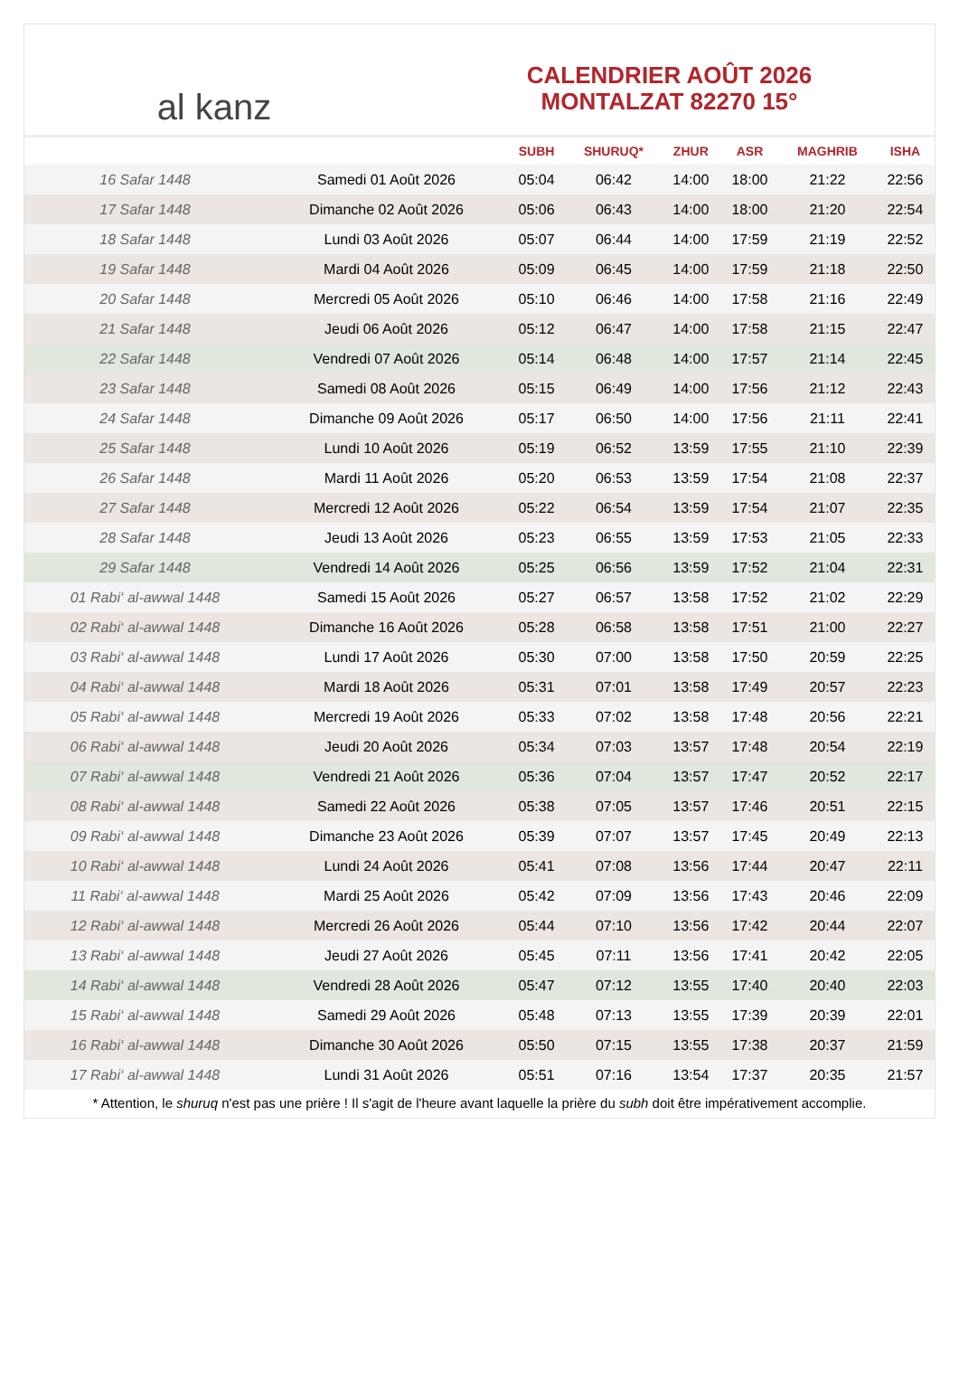al kanz
CALENDRIER AOÛT 2026
MONTALZAT 82270 15°
| | | SUBH | SHURUQ* | ZHUR | ASR | MAGHRIB | ISHA |
| --- | --- | --- | --- | --- | --- | --- | --- |
| 16 Safar 1448 | Samedi 01 Août 2026 | 05:04 | 06:42 | 14:00 | 18:00 | 21:22 | 22:56 |
| 17 Safar 1448 | Dimanche 02 Août 2026 | 05:06 | 06:43 | 14:00 | 18:00 | 21:20 | 22:54 |
| 18 Safar 1448 | Lundi 03 Août 2026 | 05:07 | 06:44 | 14:00 | 17:59 | 21:19 | 22:52 |
| 19 Safar 1448 | Mardi 04 Août 2026 | 05:09 | 06:45 | 14:00 | 17:59 | 21:18 | 22:50 |
| 20 Safar 1448 | Mercredi 05 Août 2026 | 05:10 | 06:46 | 14:00 | 17:58 | 21:16 | 22:49 |
| 21 Safar 1448 | Jeudi 06 Août 2026 | 05:12 | 06:47 | 14:00 | 17:58 | 21:15 | 22:47 |
| 22 Safar 1448 | Vendredi 07 Août 2026 | 05:14 | 06:48 | 14:00 | 17:57 | 21:14 | 22:45 |
| 23 Safar 1448 | Samedi 08 Août 2026 | 05:15 | 06:49 | 14:00 | 17:56 | 21:12 | 22:43 |
| 24 Safar 1448 | Dimanche 09 Août 2026 | 05:17 | 06:50 | 14:00 | 17:56 | 21:11 | 22:41 |
| 25 Safar 1448 | Lundi 10 Août 2026 | 05:19 | 06:52 | 13:59 | 17:55 | 21:10 | 22:39 |
| 26 Safar 1448 | Mardi 11 Août 2026 | 05:20 | 06:53 | 13:59 | 17:54 | 21:08 | 22:37 |
| 27 Safar 1448 | Mercredi 12 Août 2026 | 05:22 | 06:54 | 13:59 | 17:54 | 21:07 | 22:35 |
| 28 Safar 1448 | Jeudi 13 Août 2026 | 05:23 | 06:55 | 13:59 | 17:53 | 21:05 | 22:33 |
| 29 Safar 1448 | Vendredi 14 Août 2026 | 05:25 | 06:56 | 13:59 | 17:52 | 21:04 | 22:31 |
| 01 Rabi‘ al-awwal 1448 | Samedi 15 Août 2026 | 05:27 | 06:57 | 13:58 | 17:52 | 21:02 | 22:29 |
| 02 Rabi‘ al-awwal 1448 | Dimanche 16 Août 2026 | 05:28 | 06:58 | 13:58 | 17:51 | 21:00 | 22:27 |
| 03 Rabi‘ al-awwal 1448 | Lundi 17 Août 2026 | 05:30 | 07:00 | 13:58 | 17:50 | 20:59 | 22:25 |
| 04 Rabi‘ al-awwal 1448 | Mardi 18 Août 2026 | 05:31 | 07:01 | 13:58 | 17:49 | 20:57 | 22:23 |
| 05 Rabi‘ al-awwal 1448 | Mercredi 19 Août 2026 | 05:33 | 07:02 | 13:58 | 17:48 | 20:56 | 22:21 |
| 06 Rabi‘ al-awwal 1448 | Jeudi 20 Août 2026 | 05:34 | 07:03 | 13:57 | 17:48 | 20:54 | 22:19 |
| 07 Rabi‘ al-awwal 1448 | Vendredi 21 Août 2026 | 05:36 | 07:04 | 13:57 | 17:47 | 20:52 | 22:17 |
| 08 Rabi‘ al-awwal 1448 | Samedi 22 Août 2026 | 05:38 | 07:05 | 13:57 | 17:46 | 20:51 | 22:15 |
| 09 Rabi‘ al-awwal 1448 | Dimanche 23 Août 2026 | 05:39 | 07:07 | 13:57 | 17:45 | 20:49 | 22:13 |
| 10 Rabi‘ al-awwal 1448 | Lundi 24 Août 2026 | 05:41 | 07:08 | 13:56 | 17:44 | 20:47 | 22:11 |
| 11 Rabi‘ al-awwal 1448 | Mardi 25 Août 2026 | 05:42 | 07:09 | 13:56 | 17:43 | 20:46 | 22:09 |
| 12 Rabi‘ al-awwal 1448 | Mercredi 26 Août 2026 | 05:44 | 07:10 | 13:56 | 17:42 | 20:44 | 22:07 |
| 13 Rabi‘ al-awwal 1448 | Jeudi 27 Août 2026 | 05:45 | 07:11 | 13:56 | 17:41 | 20:42 | 22:05 |
| 14 Rabi‘ al-awwal 1448 | Vendredi 28 Août 2026 | 05:47 | 07:12 | 13:55 | 17:40 | 20:40 | 22:03 |
| 15 Rabi‘ al-awwal 1448 | Samedi 29 Août 2026 | 05:48 | 07:13 | 13:55 | 17:39 | 20:39 | 22:01 |
| 16 Rabi‘ al-awwal 1448 | Dimanche 30 Août 2026 | 05:50 | 07:15 | 13:55 | 17:38 | 20:37 | 21:59 |
| 17 Rabi‘ al-awwal 1448 | Lundi 31 Août 2026 | 05:51 | 07:16 | 13:54 | 17:37 | 20:35 | 21:57 |
* Attention, le shuruq n'est pas une prière ! Il s'agit de l'heure avant laquelle la prière du subh doit être impérativement accomplie.